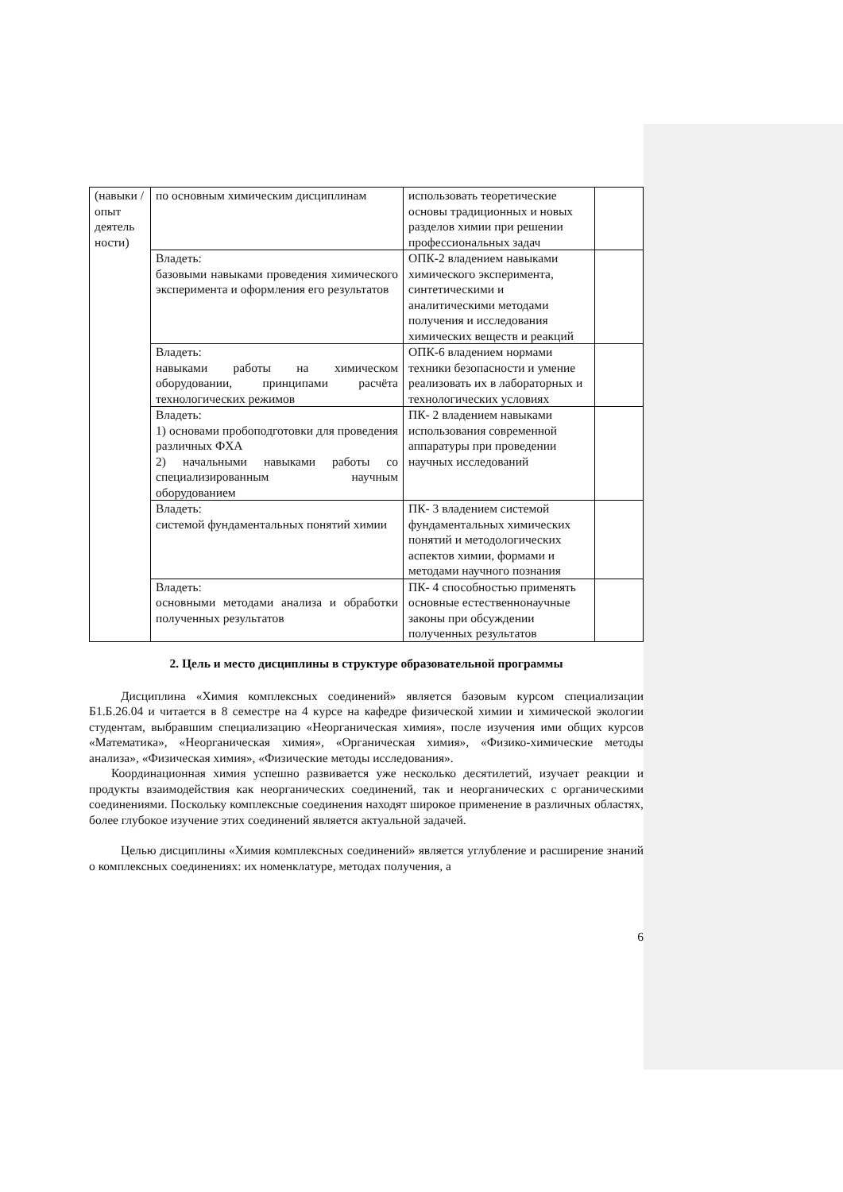| (навыки / опыт деятель ности) | по основным химическим дисциплинам | использовать теоретические основы традиционных и новых разделов химии при решении профессиональных задач | |
| | Владеть: базовыми навыками проведения химического эксперимента и оформления его результатов | ОПК-2 владением навыками химического эксперимента, синтетическими и аналитическими методами получения и исследования химических веществ и реакций | |
| | Владеть: навыками работы на химическом оборудовании, принципами расчёта технологических режимов | ОПК-6 владением нормами техники безопасности и умение реализовать их в лабораторных и технологических условиях | |
| | Владеть: 1) основами пробоподготовки для проведения различных ФХА 2) начальными навыками работы со специализированным научным оборудованием | ПК- 2 владением навыками использования современной аппаратуры при проведении научных исследований | |
| | Владеть: системой фундаментальных понятий химии | ПК- 3 владением системой фундаментальных химических понятий и методологических аспектов химии, формами и методами научного познания | |
| | Владеть: основными методами анализа и обработки полученных результатов | ПК- 4 способностью применять основные естественнонаучные законы при обсуждении полученных результатов | |
2. Цель и место дисциплины в структуре образовательной программы
Дисциплина «Химия комплексных соединений» является базовым курсом специализации Б1.Б.26.04 и читается в 8 семестре на 4 курсе на кафедре физической химии и химической экологии студентам, выбравшим специализацию «Неорганическая химия», после изучения ими общих курсов «Математика», «Неорганическая химия», «Органическая химия», «Физико-химические методы анализа», «Физическая химия», «Физические методы исследования».
Координационная химия успешно развивается уже несколько десятилетий, изучает реакции и продукты взаимодействия как неорганических соединений, так и неорганических с органическими соединениями. Поскольку комплексные соединения находят широкое применение в различных областях, более глубокое изучение этих соединений является актуальной задачей.
Целью дисциплины «Химия комплексных соединений» является углубление и расширение знаний о комплексных соединениях: их номенклатуре, методах получения, а
6